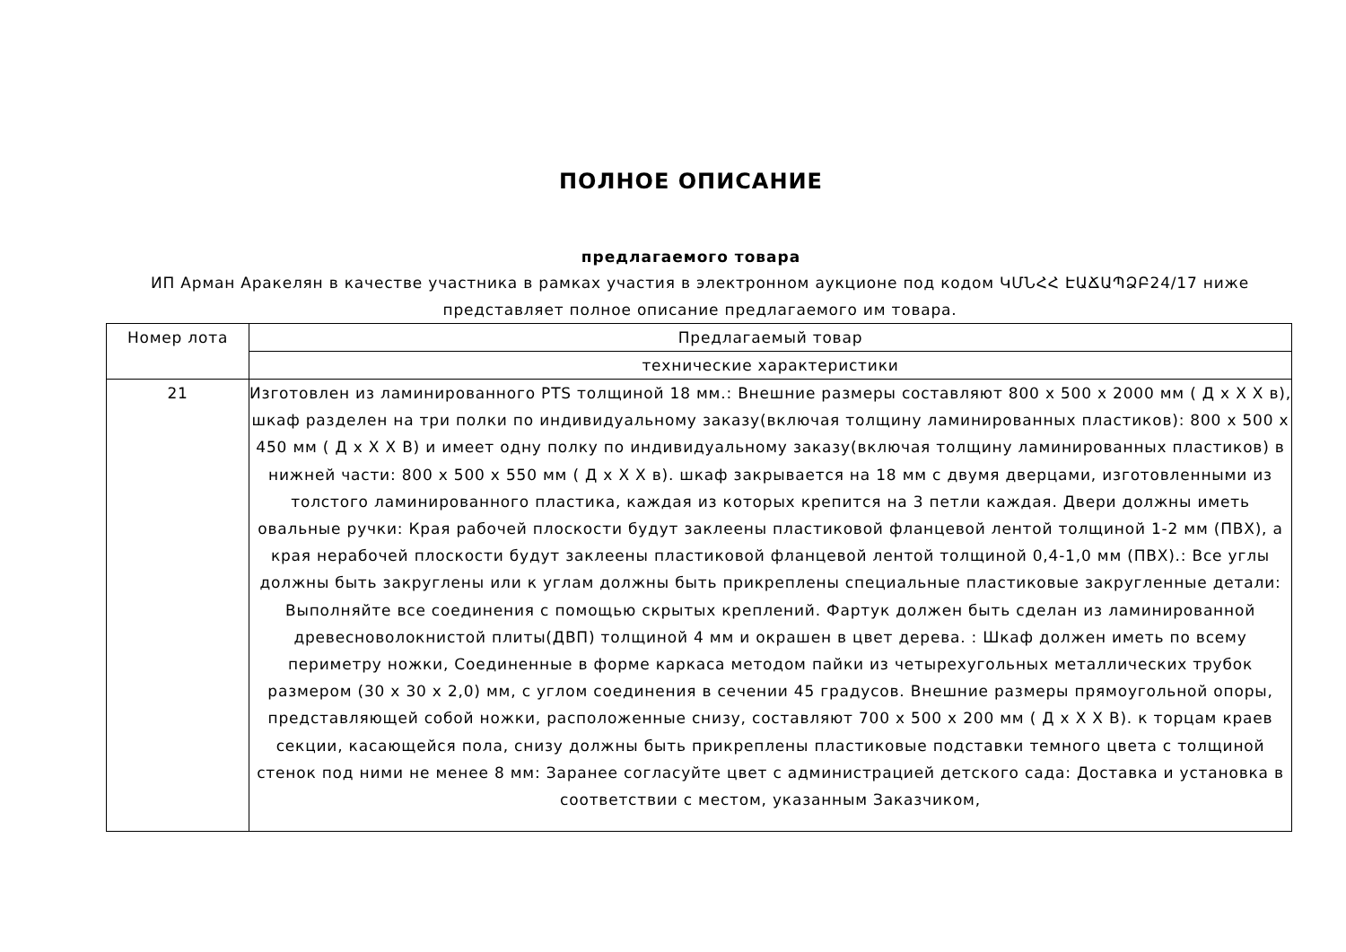ПОЛНОЕ ОПИСАНИЕ
предлагаемого товара
ИП Арман Аракелян в качестве участника в рамках участия в электронном аукционе под кодом ԿՄՆՀՀ ԷԱՃԱՊՁԲ24/17 ниже представляет полное описание предлагаемого им товара.
| Номер лота | Предлагаемый товар |
| --- | --- |
| | технические характеристики |
| 21 | Изготовлен из ламинированного PTS толщиной 18 мм.: Внешние размеры составляют 800 x 500 x 2000 мм ( Д x Х Х в), шкаф разделен на три полки по индивидуальному заказу(включая толщину ламинированных пластиков): 800 x 500 x 450 мм ( Д x Х Х В) и имеет одну полку по индивидуальному заказу(включая толщину ламинированных пластиков) в нижней части: 800 x 500 x 550 мм ( Д x Х Х в). шкаф закрывается на 18 мм с двумя дверцами, изготовленными из толстого ламинированного пластика, каждая из которых крепится на 3 петли каждая. Двери должны иметь овальные ручки: Края рабочей плоскости будут заклеены пластиковой фланцевой лентой толщиной 1-2 мм (ПВХ), а края нерабочей плоскости будут заклеены пластиковой фланцевой лентой толщиной 0,4-1,0 мм (ПВХ).: Все углы должны быть закруглены или к углам должны быть прикреплены специальные пластиковые закругленные детали: Выполняйте все соединения с помощью скрытых креплений. Фартук должен быть сделан из ламинированной древесноволокнистой плиты(ДВП) толщиной 4 мм и окрашен в цвет дерева. : Шкаф должен иметь по всему периметру ножки, Соединенные в форме каркаса методом пайки из четырехугольных металлических трубок размером (30 x 30 x 2,0) мм, с углом соединения в сечении 45 градусов. Внешние размеры прямоугольной опоры, представляющей собой ножки, расположенные снизу, составляют 700 x 500 x 200 мм ( Д x Х Х В). к торцам краев секции, касающейся пола, снизу должны быть прикреплены пластиковые подставки темного цвета с толщиной стенок под ними не менее 8 мм: Заранее согласуйте цвет с администрацией детского сада: Доставка и установка в соответствии с местом, указанным Заказчиком, |